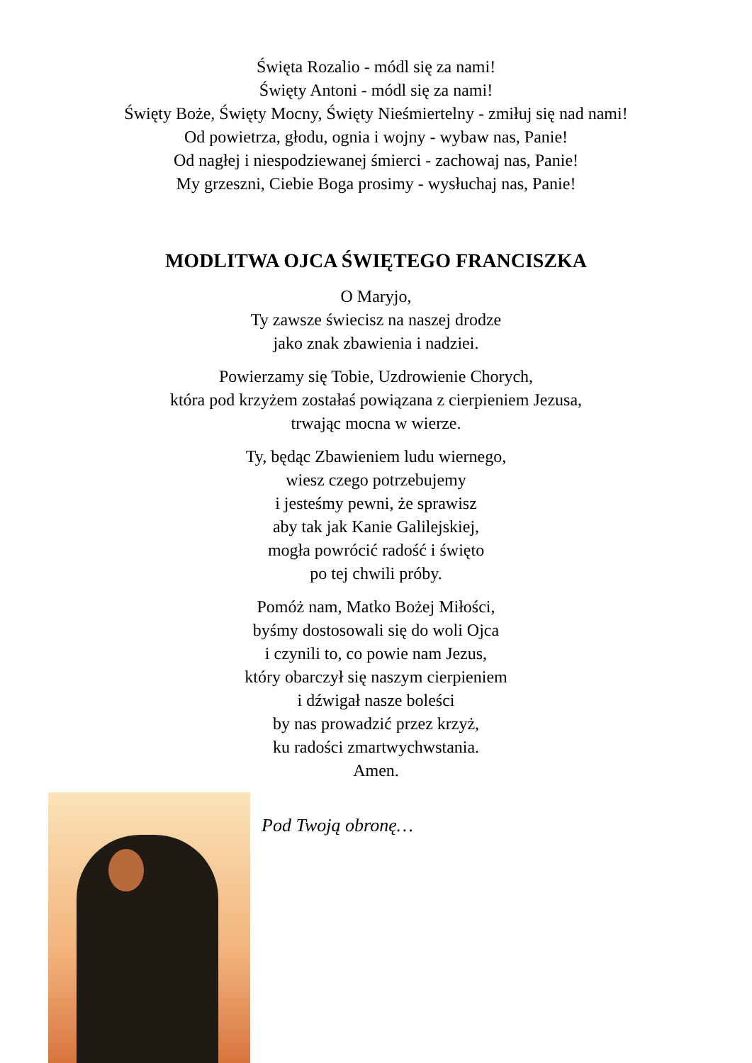Święta Rozalio - módl się za nami!
Święty Antoni - módl się za nami!
Święty Boże, Święty Mocny, Święty Nieśmiertelny - zmiłuj się nad nami!
Od powietrza, głodu, ognia i wojny - wybaw nas, Panie!
Od nagłej i niespodziewanej śmierci - zachowaj nas, Panie!
My grzeszni, Ciebie Boga prosimy - wysłuchaj nas, Panie!
MODLITWA OJCA ŚWIĘTEGO FRANCISZKA
O Maryjo,
Ty zawsze świecisz na naszej drodze
jako znak zbawienia i nadziei.
Powierzamy się Tobie, Uzdrowienie Chorych,
która pod krzyżem zostałaś powiązana z cierpieniem Jezusa,
trwając mocna w wierze.
Ty, będąc Zbawieniem ludu wiernego,
wiesz czego potrzebujemy
i jesteśmy pewni, że sprawisz
aby tak jak Kanie Galilejskiej,
mogła powrócić radość i święto
po tej chwili próby.
Pomóż nam, Matko Bożej Miłości,
byśmy dostosowali się do woli Ojca
i czynili to, co powie nam Jezus,
który obarczył się naszym cierpieniem
i dźwigał nasze boleści
by nas prowadzić przez krzyż,
ku radości zmartwychwstania.
Amen.
Pod Twoją obronę…